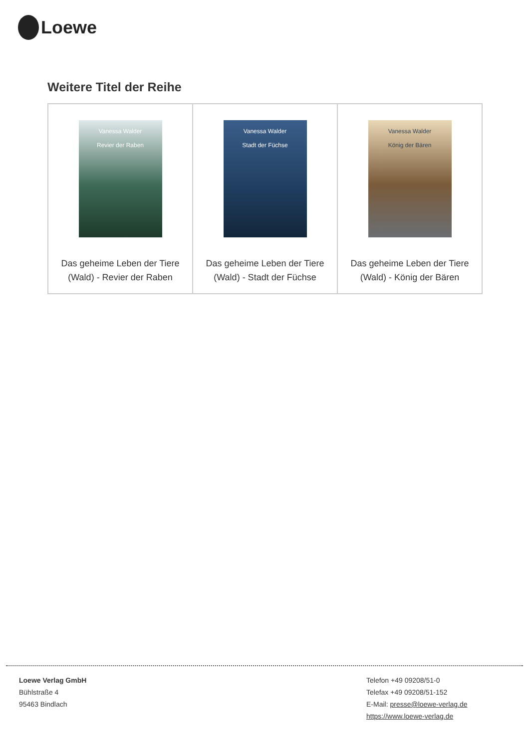Loewe
Weitere Titel der Reihe
| Vanessa Walder Revier der Raben Das geheime Leben der Tiere (Wald) - Revier der Raben | Vanessa Walder Stadt der Füchse Das geheime Leben der Tiere (Wald) - Stadt der Füchse | Vanessa Walder König der Bären Das geheime Leben der Tiere (Wald) - König der Bären |
Loewe Verlag GmbH
Bühlstraße 4
95463 Bindlach
Telefon +49 09208/51-0
Telefax +49 09208/51-152
E-Mail: presse@loewe-verlag.de
https://www.loewe-verlag.de